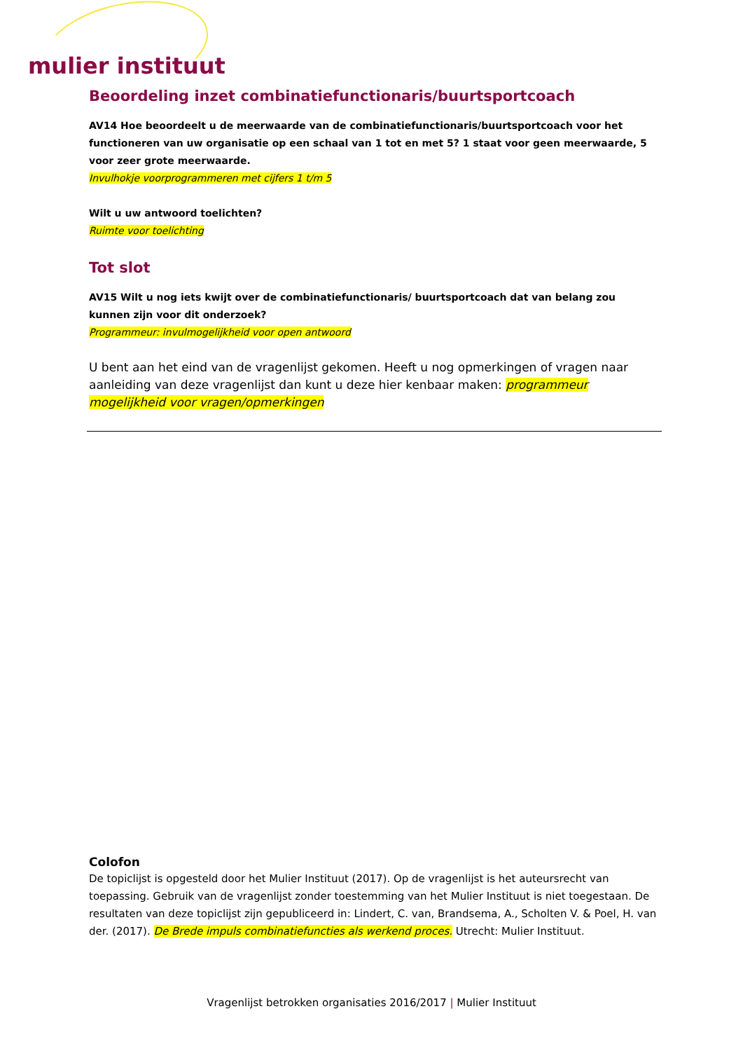mulier instituut
Beoordeling inzet combinatiefunctionaris/buurtsportcoach
AV14 Hoe beoordeelt u de meerwaarde van de combinatiefunctionaris/buurtsportcoach voor het functioneren van uw organisatie op een schaal van 1 tot en met 5? 1 staat voor geen meerwaarde, 5 voor zeer grote meerwaarde.
Invulhokje voorprogrammeren met cijfers 1 t/m 5
Wilt u uw antwoord toelichten?
Ruimte voor toelichting
Tot slot
AV15 Wilt u nog iets kwijt over de combinatiefunctionaris/ buurtsportcoach dat van belang zou kunnen zijn voor dit onderzoek?
Programmeur: invulmogelijkheid voor open antwoord
U bent aan het eind van de vragenlijst gekomen. Heeft u nog opmerkingen of vragen naar aanleiding van deze vragenlijst dan kunt u deze hier kenbaar maken: programmeur mogelijkheid voor vragen/opmerkingen
Colofon
De topiclijst is opgesteld door het Mulier Instituut (2017). Op de vragenlijst is het auteursrecht van toepassing. Gebruik van de vragenlijst zonder toestemming van het Mulier Instituut is niet toegestaan. De resultaten van deze topiclijst zijn gepubliceerd in: Lindert, C. van, Brandsema, A., Scholten V. & Poel, H. van der. (2017). De Brede impuls combinatiefuncties als werkend proces. Utrecht: Mulier Instituut.
Vragenlijst betrokken organisaties 2016/2017 | Mulier Instituut